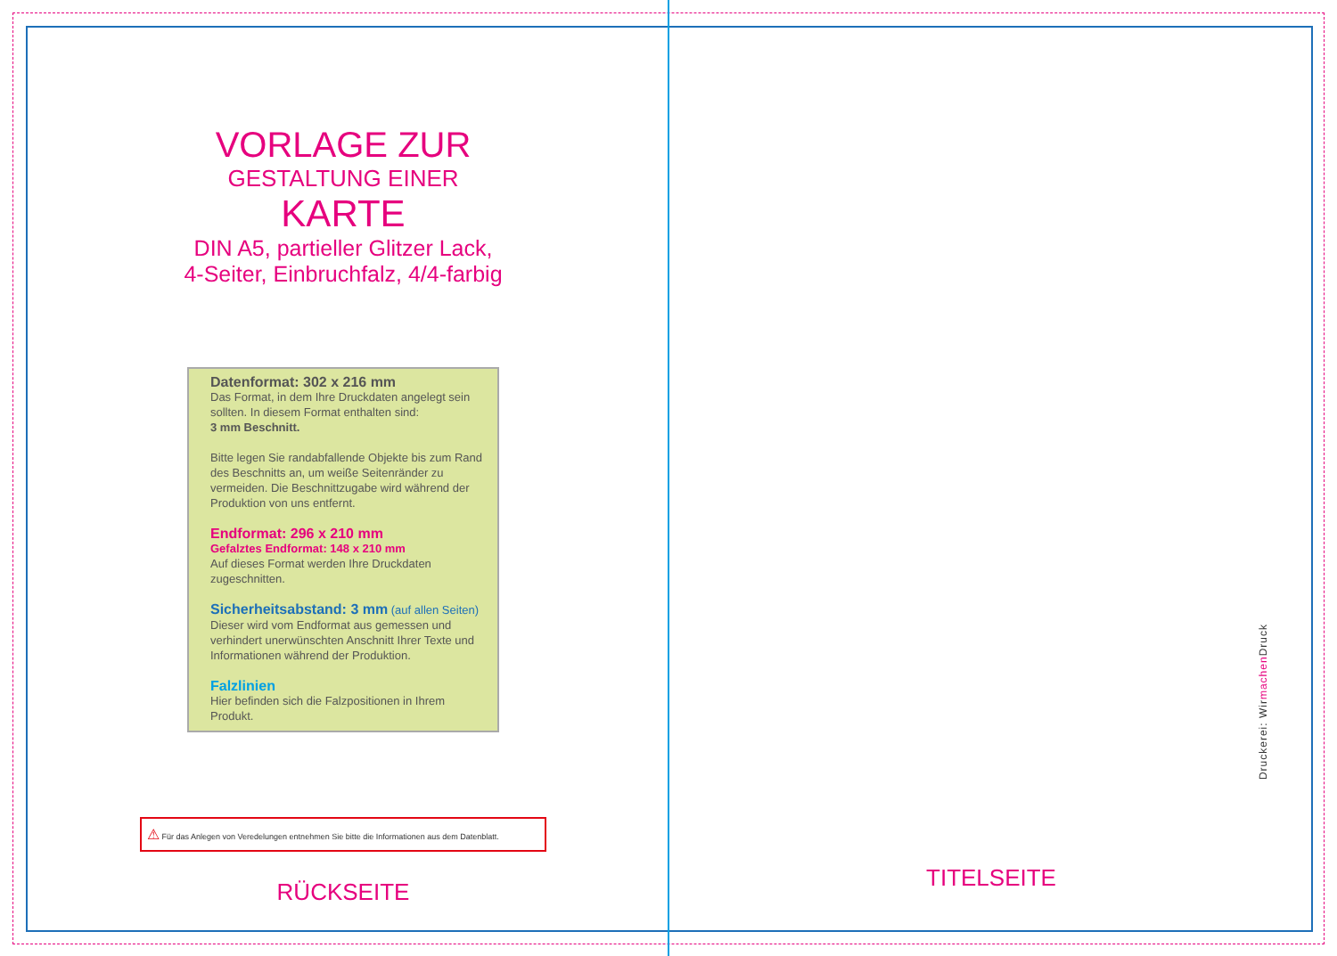VORLAGE ZUR
GESTALTUNG EINER
KARTE
DIN A5, partieller Glitzer Lack,
4-Seiter, Einbruchfalz, 4/4-farbig
Datenformat: 302 x 216 mm
Das Format, in dem Ihre Druckdaten angelegt sein sollten. In diesem Format enthalten sind:
3 mm Beschnitt.
Bitte legen Sie randabfallende Objekte bis zum Rand des Beschnitts an, um weiße Seitenränder zu vermeiden. Die Beschnittzugabe wird während der Produktion von uns entfernt.
Endformat: 296 x 210 mm
Gefalztes Endformat: 148 x 210 mm
Auf dieses Format werden Ihre Druckdaten zugeschnitten.
Sicherheitsabstand: 3 mm (auf allen Seiten)
Dieser wird vom Endformat aus gemessen und verhindert unerwünschten Anschnitt Ihrer Texte und Informationen während der Produktion.
Falzlinien
Hier befinden sich die Falzpositionen in Ihrem Produkt.
⚠ Für das Anlegen von Veredelungen entnehmen Sie bitte die Informationen aus dem Datenblatt.
RÜCKSEITE
TITELSEITE
Druckerei: Wirmachen Druck